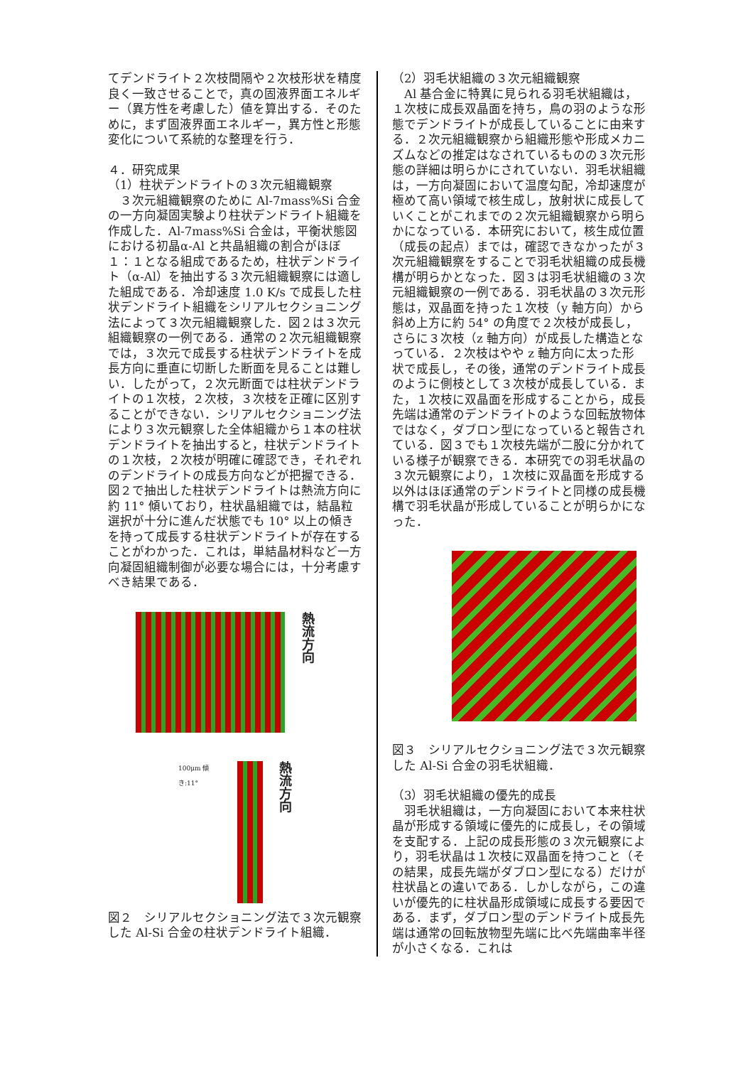てデンドライト２次枝間隔や２次枝形状を精度良く一致させることで，真の固液界面エネルギー（異方性を考慮した）値を算出する．そのために，まず固液界面エネルギー，異方性と形態変化について系統的な整理を行う．
４．研究成果
（1）柱状デンドライトの３次元組織観察
　３次元組織観察のために Al-7mass%Si 合金の一方向凝固実験より柱状デンドライト組織を作成した．Al-7mass%Si 合金は，平衡状態図における初晶α-Al と共晶組織の割合がほぼ１：１となる組成であるため，柱状デンドライト（α-Al）を抽出する３次元組織観察には適した組成である．冷却速度 1.0 K/s で成長した柱状デンドライト組織をシリアルセクショニング法によって３次元組織観察した．図２は３次元組織観察の一例である．通常の２次元組織観察では，３次元で成長する柱状デンドライトを成長方向に垂直に切断した断面を見ることは難しい．したがって，２次元断面では柱状デンドライトの１次枝，２次枝，３次枝を正確に区別することができない．シリアルセクショニング法により３次元観察した全体組織から１本の柱状デンドライトを抽出すると，柱状デンドライトの１次枝，２次枝が明確に確認でき，それぞれのデンドライトの成長方向などが把握できる．図２で抽出した柱状デンドライトは熱流方向に約 11° 傾いており，柱状晶組織では，結晶粒選択が十分に進んだ状態でも 10° 以上の傾きを持って成長する柱状デンドライトが存在することがわかった．これは，単結晶材料など一方向凝固組織制御が必要な場合には，十分考慮すべき結果である．
熱流方向
100μm 傾き:11°
熱流方向
図２　シリアルセクショニング法で３次元観察した Al-Si 合金の柱状デンドライト組織．
（2）羽毛状組織の３次元組織観察
　Al 基合金に特異に見られる羽毛状組織は，１次枝に成長双晶面を持ち，鳥の羽のような形態でデンドライトが成長していることに由来する．２次元組織観察から組織形態や形成メカニズムなどの推定はなされているものの３次元形態の詳細は明らかにされていない．羽毛状組織は，一方向凝固において温度勾配，冷却速度が極めて高い領域で核生成し，放射状に成長していくことがこれまでの２次元組織観察から明らかになっている．本研究において，核生成位置（成長の起点）までは，確認できなかったが３次元組織観察をすることで羽毛状組織の成長機構が明らかとなった．図３は羽毛状組織の３次元組織観察の一例である．羽毛状晶の３次元形態は，双晶面を持った１次枝（y 軸方向）から斜め上方に約 54° の角度で２次枝が成長し，さらに３次枝（z 軸方向）が成長した構造となっている．２次枝はやや z 軸方向に太った形状で成長し，その後，通常のデンドライト成長のように側枝として３次枝が成長している．また，１次枝に双晶面を形成することから，成長先端は通常のデンドライトのような回転放物体ではなく，ダブロン型になっていると報告されている．図３でも１次枝先端が二股に分かれている様子が観察できる．本研究での羽毛状晶の３次元観察により，１次枝に双晶面を形成する以外はほぼ通常のデンドライトと同様の成長機構で羽毛状晶が形成していることが明らかになった．
図３　シリアルセクショニング法で３次元観察した Al-Si 合金の羽毛状組織．
（3）羽毛状組織の優先的成長
　羽毛状組織は，一方向凝固において本来柱状晶が形成する領域に優先的に成長し，その領域を支配する．上記の成長形態の３次元観察により，羽毛状晶は１次枝に双晶面を持つこと（その結果，成長先端がダブロン型になる）だけが柱状晶との違いである．しかしながら，この違いが優先的に柱状晶形成領域に成長する要因である．まず，ダブロン型のデンドライト成長先端は通常の回転放物型先端に比べ先端曲率半径が小さくなる．これは